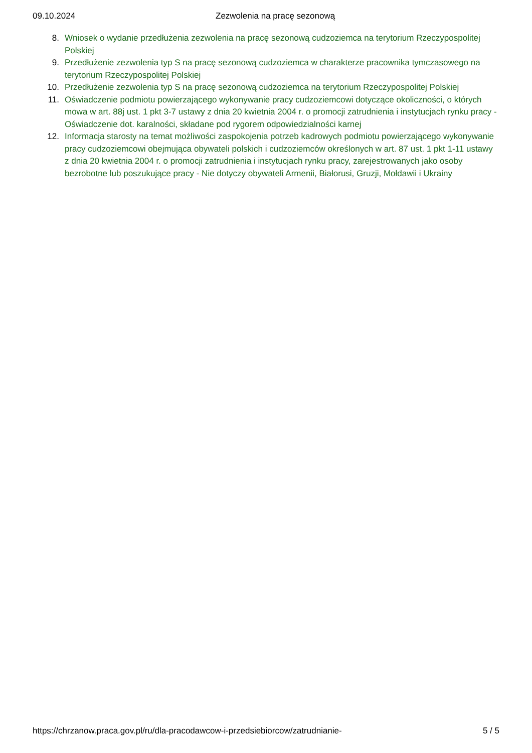09.10.2024 Zezwolenia na pracę sezonową
8. Wniosek o wydanie przedłużenia zezwolenia na pracę sezonową cudzoziemca na terytorium Rzeczypospolitej Polskiej
9. Przedłużenie zezwolenia typ S na pracę sezonową cudzoziemca w charakterze pracownika tymczasowego na terytorium Rzeczypospolitej Polskiej
10. Przedłużenie zezwolenia typ S na pracę sezonową cudzoziemca na terytorium Rzeczypospolitej Polskiej
11. Oświadczenie podmiotu powierzającego wykonywanie pracy cudzoziemcowi dotyczące okoliczności, o których mowa w art. 88j ust. 1 pkt 3-7 ustawy z dnia 20 kwietnia 2004 r. o promocji zatrudnienia i instytucjach rynku pracy - Oświadczenie dot. karalności, składane pod rygorem odpowiedzialności karnej
12. Informacja starosty na temat możliwości zaspokojenia potrzeb kadrowych podmiotu powierzającego wykonywanie pracy cudzoziemcowi obejmująca obywateli polskich i cudzoziemców określonych w art. 87 ust. 1 pkt 1-11 ustawy z dnia 20 kwietnia 2004 r. o promocji zatrudnienia i instytucjach rynku pracy, zarejestrowanych jako osoby bezrobotne lub poszukujące pracy - Nie dotyczy obywateli Armenii, Białorusi, Gruzji, Mołdawii i Ukrainy
https://chrzanow.praca.gov.pl/ru/dla-pracodawcow-i-przedsiebiorcow/zatrudnianie- 5 / 5